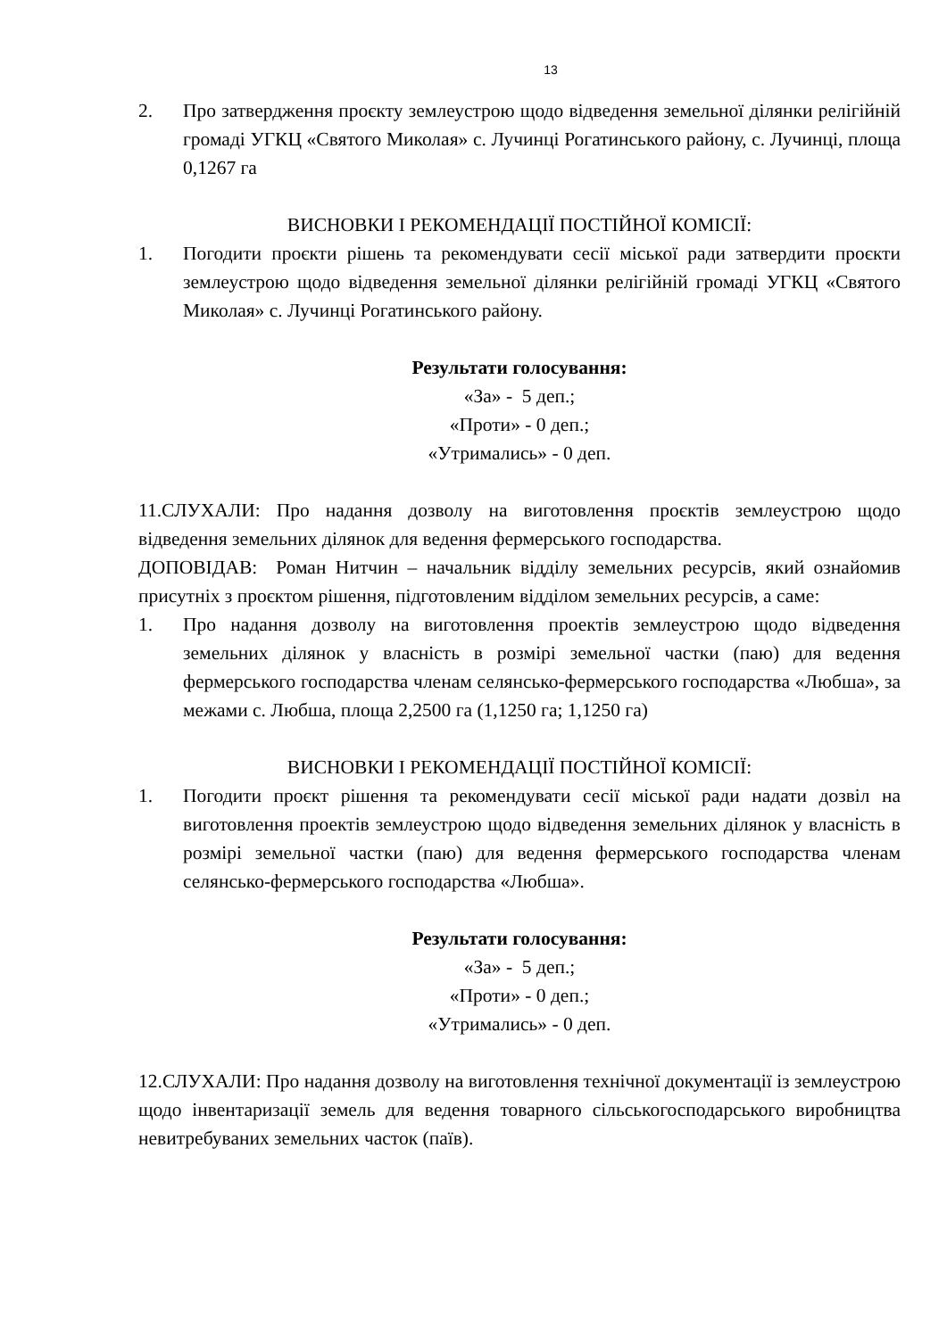13
2. Про затвердження проєкту землеустрою щодо відведення земельної ділянки релігійній громаді УГКЦ «Святого Миколая» с. Лучинці Рогатинського району, с. Лучинці, площа 0,1267 га
ВИСНОВКИ І РЕКОМЕНДАЦІЇ ПОСТІЙНОЇ КОМІСІЇ:
1. Погодити проєкти рішень та рекомендувати сесії міської ради затвердити проєкти землеустрою щодо відведення земельної ділянки релігійній громаді УГКЦ «Святого Миколая» с. Лучинці Рогатинського району.
Результати голосування:
«За» - 5 деп.;
«Проти» - 0 деп.;
«Утримались» - 0 деп.
11.СЛУХАЛИ: Про надання дозволу на виготовлення проєктів землеустрою щодо відведення земельних ділянок для ведення фермерського господарства.
ДОПОВІДАВ: Роман Нитчин – начальник відділу земельних ресурсів, який ознайомив присутніх з проєктом рішення, підготовленим відділом земельних ресурсів, а саме:
1. Про надання дозволу на виготовлення проектів землеустрою щодо відведення земельних ділянок у власність в розмірі земельної частки (паю) для ведення фермерського господарства членам селянсько-фермерського господарства «Любша», за межами с. Любша, площа 2,2500 га (1,1250 га; 1,1250 га)
ВИСНОВКИ І РЕКОМЕНДАЦІЇ ПОСТІЙНОЇ КОМІСІЇ:
1. Погодити проєкт рішення та рекомендувати сесії міської ради надати дозвіл на виготовлення проектів землеустрою щодо відведення земельних ділянок у власність в розмірі земельної частки (паю) для ведення фермерського господарства членам селянсько-фермерського господарства «Любша».
Результати голосування:
«За» - 5 деп.;
«Проти» - 0 деп.;
«Утримались» - 0 деп.
12.СЛУХАЛИ: Про надання дозволу на виготовлення технічної документації із землеустрою щодо інвентаризації земель для ведення товарного сільськогосподарського виробництва невитребуваних земельних часток (паїв).